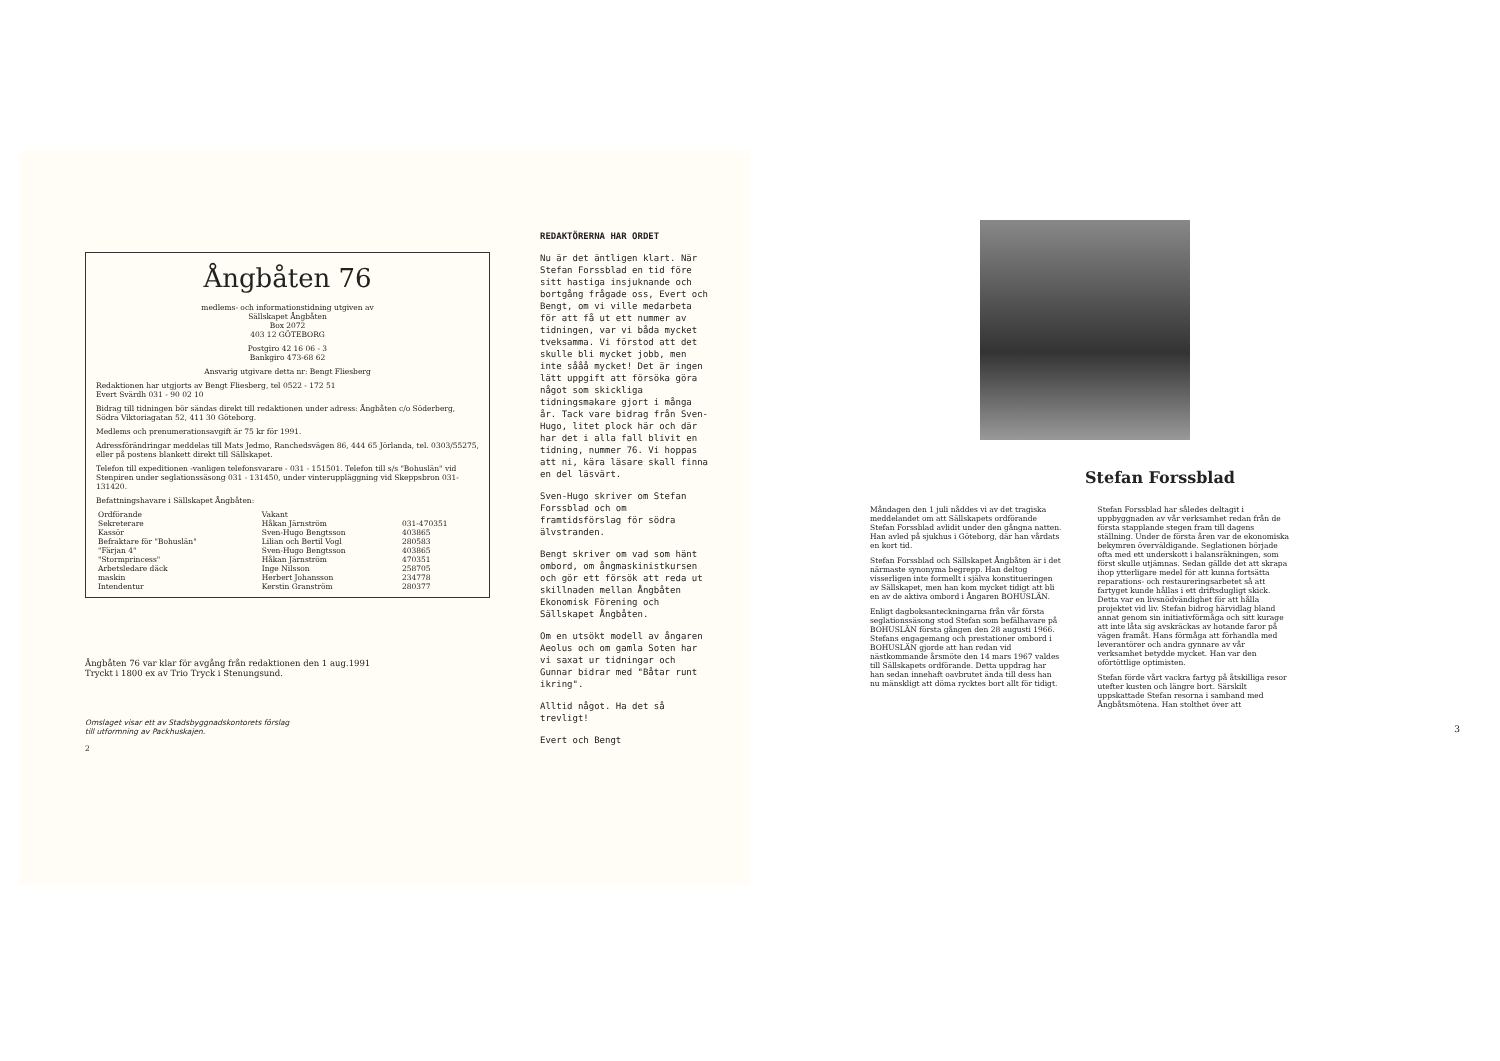Ångbåten 76
medlems- och informationstidning utgiven av
Sällskapet Ångbåten
Box 2072
403 12 GÖTEBORG
Postgiro 42 16 06 - 3
Bankgiro 473-68 62
Ansvarig utgivare detta nr: Bengt Fliesberg
Redaktionen har utgjorts av Bengt Fliesberg, tel 0522 - 172 51
Evert Svärdh 031 - 90 02 10
Bidrag till tidningen bör sändas direkt till redaktionen under adress: Ångbåten c/o Söderberg, Södra Viktoriagatan 52, 411 30 Göteborg.
Medlems och prenumerationsavgift är 75 kr för 1991.
Adressförändringar meddelas till Mats Jedmo, Ranchedsvägen 86, 444 65 Jörlanda, tel. 0303/55275, eller på postens blankett direkt till Sällskapet.
Telefon till expeditionen -vanligen telefonsvarare - 031 - 151501. Telefon till s/s "Bohuslän" vid Stenpiren under seglationssäsong 031 - 131450, under vinteruppläggning vid Skeppsbron 031-131420.
Befattningshavare i Sällskapet Ångbåten:
| Ordförande | Vakant | |
| Sekreterare | Håkan Järnström | 031-470351 |
| Kassör | Sven-Hugo Bengtsson | 403865 |
| Befraktare för "Bohuslän" | Lilian och Bertil Vogl | 280583 |
| "Färjan 4" | Sven-Hugo Bengtsson | 403865 |
| "Stormprincess" | Håkan Järnström | 470351 |
| Arbetsledare däck | Inge Nilsson | 258705 |
| maskin | Herbert Johansson | 234778 |
| Intendentur | Kerstin Granström | 280377 |
Ångbåten 76 var klar för avgång från redaktionen den 1 aug.1991
Tryckt i 1800 ex av Trio Tryck i Stenungsund.
Omslaget visar ett av Stadsbyggnadskontorets förslag
till utformning av Packhuskajen.
2
REDAKTÖRERNA HAR ORDET
Nu är det äntligen klart. När Stefan Forssblad en tid före sitt hastiga insjuknande och bortgång frågade oss, Evert och Bengt, om vi ville medarbeta för att få ut ett nummer av tidningen, var vi båda mycket tveksamma. Vi förstod att det skulle bli mycket jobb, men inte sååå mycket! Det är ingen lätt uppgift att försöka göra något som skickliga tidningsmakare gjort i många år. Tack vare bidrag från Sven-Hugo, litet plock här och där har det i alla fall blivit en tidning, nummer 76. Vi hoppas att ni, kära läsare skall finna en del läsvärt.
Sven-Hugo skriver om Stefan Forssblad och om framtidsförslag för södra älvstranden.
Bengt skriver om vad som hänt ombord, om ångmaskinistkursen och gör ett försök att reda ut skillnaden mellan Ångbåten Ekonomisk Förening och Sällskapet Ångbåten.
Om en utsökt modell av ångaren Aeolus och om gamla Soten har vi saxat ur tidningar och Gunnar bidrar med "Båtar runt ikring".
Alltid något. Ha det så trevligt!
Evert och Bengt
Stefan Forssblad
Måndagen den 1 juli nåddes vi av det tragiska meddelandet om att Sällskapets ordförande Stefan Forssblad avlidit under den gångna natten. Han avled på sjukhus i Göteborg, där han vårdats en kort tid.
Stefan Forssblad och Sällskapet Ångbåten är i det närmaste synonyma begrepp. Han deltog visserligen inte formellt i själva konstitueringen av Sällskapet, men han kom mycket tidigt att bli en av de aktiva ombord i Ångaren BOHUSLÄN.
Enligt dagboksanteckningarna från vår första seglationssäsong stod Stefan som befälhavare på BOHUSLÄN första gången den 28 augusti 1966. Stefans engagemang och prestationer ombord i BOHUSLÄN gjorde att han redan vid nästkommande årsmöte den 14 mars 1967 valdes till Sällskapets ordförande. Detta uppdrag har han sedan innehaft oavbrutet ända till dess han nu mänskligt att döma rycktes bort allt för tidigt.
Stefan Forssblad har således deltagit i uppbyggnaden av vår verksamhet redan från de första stapplande stegen fram till dagens ställning. Under de första åren var de ekonomiska bekymren överväldigande. Seglationen började ofta med ett underskott i balansräkningen, som först skulle utjämnas. Sedan gällde det att skrapa ihop ytterligare medel för att kunna fortsätta reparations- och restaureringsarbetet så att fartyget kunde hållas i ett driftsdugligt skick. Detta var en livsnödvändighet för att hålla projektet vid liv. Stefan bidrog härvidlag bland annat genom sin initiativförmåga och sitt kurage att inte låta sig avskräckas av hotande faror på vägen framåt. Hans förmåga att förhandla med leverantörer och andra gynnare av vår verksamhet betydde mycket. Han var den oförtöttlige optimisten.
Stefan förde vårt vackra fartyg på åtskilliga resor utefter kusten och längre bort. Särskilt uppskattade Stefan resorna i samband med Ångbåtsmötena. Han stolthet över att
3